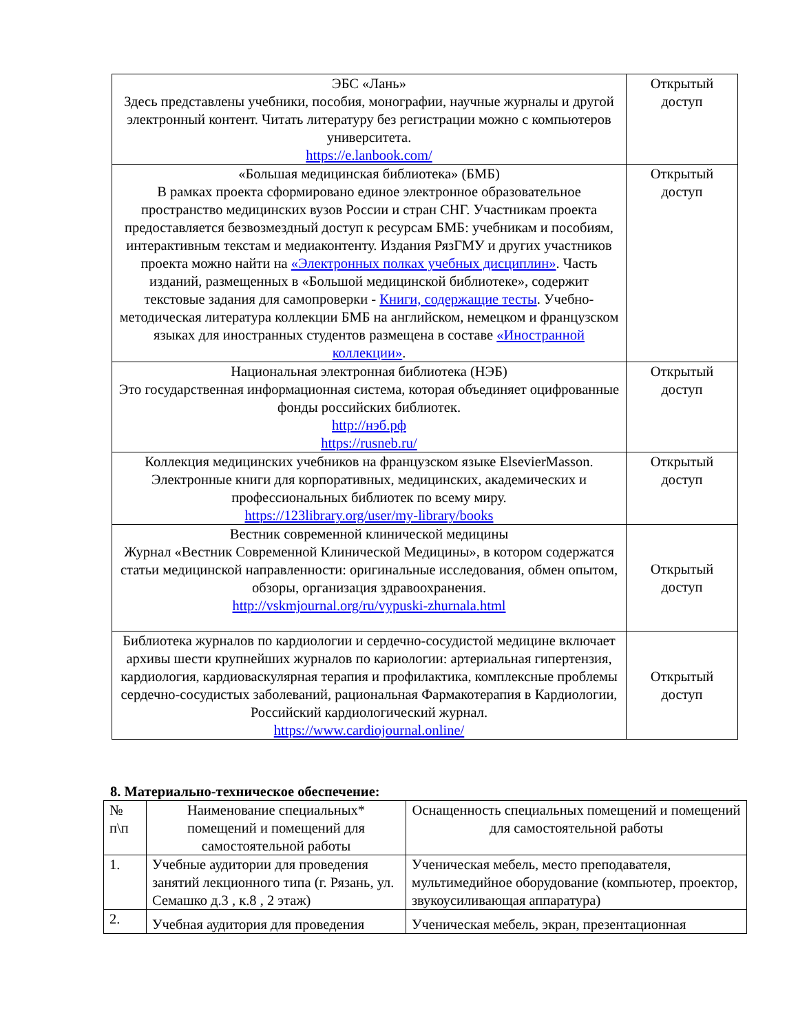| ЭБС «Лань» Здесь представлены учебники, пособия, монографии, научные журналы и другой электронный контент. Читать литературу без регистрации можно с компьютеров университета. https://e.lanbook.com/ | Открытый доступ |
| «Большая медицинская библиотека» (БМБ) В рамках проекта сформировано единое электронное образовательное пространство медицинских вузов России и стран СНГ. Участникам проекта предоставляется безвозмездный доступ к ресурсам БМБ: учебникам и пособиям, интерактивным текстам и медиаконтенту. Издания РязГМУ и других участников проекта можно найти на «Электронных полках учебных дисциплин» . Часть изданий, размещенных в «Большой медицинской библиотеке», содержит текстовые задания для самопроверки - Книги, содержащие тесты . Учебно-методическая литература коллекции БМБ на английском, немецком и французском языках для иностранных студентов размещена в составе «Иностранной коллекции» . | Открытый доступ |
| Национальная электронная библиотека (НЭБ) Это государственная информационная система, которая объединяет оцифрованные фонды российских библиотек. http://нэб.рф https://rusneb.ru/ | Открытый доступ |
| Коллекция медицинских учебников на французском языке ElsevierMasson. Электронные книги для корпоративных, медицинских, академических и профессиональных библиотек по всему миру. https://123library.org/user/my-library/books | Открытый доступ |
| Вестник современной клинической медицины Журнал «Вестник Современной Клинической Медицины», в котором содержатся статьи медицинской направленности: оригинальные исследования, обмен опытом, обзоры, организация здравоохранения. http://vskmjournal.org/ru/vypuski-zhurnala.html | Открытый доступ |
| Библиотека журналов по кардиологии и сердечно-сосудистой медицине включает архивы шести крупнейших журналов по кариологии: артериальная гипертензия, кардиология, кардиоваскулярная терапия и профилактика, комплексные проблемы сердечно-сосудистых заболеваний, рациональная Фармакотерапия в Кардиологии, Российский кардиологический журнал. https://www.cardiojournal.online/ | Открытый доступ |
8. Материально-техническое обеспечение:
| № п\п | Наименование специальных* помещений и помещений для самостоятельной работы | Оснащенность специальных помещений и помещений для самостоятельной работы |
| --- | --- | --- |
| 1. | Учебные аудитории для проведения занятий лекционного типа (г. Рязань, ул. Семашко д.3 , к.8 , 2 этаж) | Ученическая мебель, место преподавателя, мультимедийное оборудование (компьютер, проектор, звукоусиливающая аппаратура) |
| 2. | Учебная аудитория для проведения | Ученическая мебель, экран, презентационная |